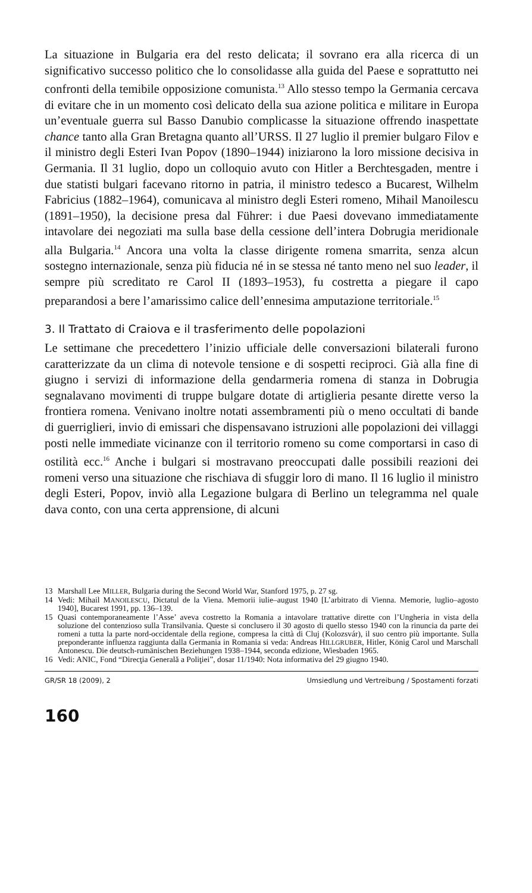La situazione in Bulgaria era del resto delicata; il sovrano era alla ricerca di un significativo successo politico che lo consolidasse alla guida del Paese e soprattutto nei confronti della temibile opposizione comunista.<sup>13</sup> Allo stesso tempo la Germania cercava di evitare che in un momento così delicato della sua azione politica e militare in Europa un’eventuale guerra sul Basso Danubio complicasse la situazione offrendo inaspettate chance tanto alla Gran Bretagna quanto all’URSS. Il 27 luglio il premier bulgaro Filov e il ministro degli Esteri Ivan Popov (1890–1944) iniziarono la loro missione decisiva in Germania. Il 31 luglio, dopo un colloquio avuto con Hitler a Berchtesgaden, mentre i due statisti bulgari facevano ritorno in patria, il ministro tedesco a Bucarest, Wilhelm Fabricius (1882–1964), comunicava al ministro degli Esteri romeno, Mihail Manoilescu (1891–1950), la decisione presa dal Führer: i due Paesi dovevano immediatamente intavolare dei negoziati ma sulla base della cessione dell’intera Dobrugia meridionale alla Bulgaria.<sup>14</sup> Ancora una volta la classe dirigente romena smarrita, senza alcun sostegno internazionale, senza più fiducia né in se stessa né tanto meno nel suo leader, il sempre più screditato re Carol II (1893–1953), fu costretta a piegare il capo preparandosi a bere l’amarissimo calice dell’ennesima amputazione territoriale.<sup>15</sup>
3. Il Trattato di Craiova e il trasferimento delle popolazioni
Le settimane che precedettero l’inizio ufficiale delle conversazioni bilaterali furono caratterizzate da un clima di notevole tensione e di sospetti reciproci. Già alla fine di giugno i servizi di informazione della gendarmeria romena di stanza in Dobrugia segnalavano movimenti di truppe bulgare dotate di artiglieria pesante dirette verso la frontiera romena. Venivano inoltre notati assembramenti più o meno occultati di bande di guerriglieri, invio di emissari che dispensavano istruzioni alle popolazioni dei villaggi posti nelle immediate vicinanze con il territorio romeno su come comportarsi in caso di ostilità ecc.<sup>16</sup> Anche i bulgari si mostravano preoccupati dalle possibili reazioni dei romeni verso una situazione che rischiava di sfuggir loro di mano. Il 16 luglio il ministro degli Esteri, Popov, inviò alla Legazione bulgara di Berlino un telegramma nel quale dava conto, con una certa apprensione, di alcuni
13 Marshall Lee MILLER, Bulgaria during the Second World War, Stanford 1975, p. 27 sg.
14 Vedi: Mihail MANOILESCU, Dictatul de la Viena. Memorii iulie–august 1940 [L’arbitrato di Vienna. Memorie, luglio–agosto 1940], Bucarest 1991, pp. 136–139.
15 Quasi contemporaneamente l’Asse’ aveva costretto la Romania a intavolare trattative dirette con l’Ungheria in vista della soluzione del contenzioso sulla Transilvania. Queste si conclusero il 30 agosto di quello stesso 1940 con la rinuncia da parte dei romeni a tutta la parte nord-occidentale della regione, compresa la città di Cluj (Kolozsvár), il suo centro più importante. Sulla preponderante influenza raggiunta dalla Germania in Romania si veda: Andreas HILLGRUBER, Hitler, König Carol und Marschall Antonescu. Die deutsch-rumänischen Beziehungen 1938–1944, seconda edizione, Wiesbaden 1965.
16 Vedi: ANIC, Fond “Direcţia Generală a Poliţiei”, dosar 11/1940: Nota informativa del 29 giugno 1940.
GR/SR 18 (2009), 2 Umsiedlung und Vertreibung / Spostamenti forzati
160